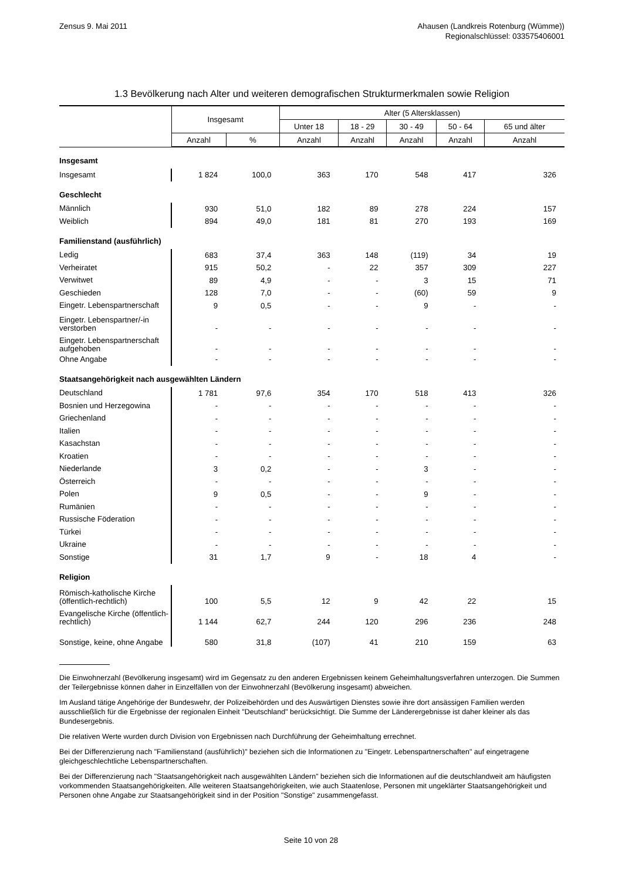Zensus 9. Mai 2011 Ahausen (Landkreis Rotenburg (Wümme))
Regionalschlüssel: 033575406001
1.3 Bevölkerung nach Alter und weiteren demografischen Strukturmerkmalen sowie Religion
| | Insgesamt | | Alter (5 Altersklassen) | | | | |
| --- | --- | --- | --- | --- | --- | --- | --- |
| | | | Unter 18 | 18 - 29 | 30 - 49 | 50 - 64 | 65 und älter |
| | Anzahl | % | Anzahl | Anzahl | Anzahl | Anzahl | Anzahl |
| Insgesamt | | | | | | | |
| Insgesamt | 1 824 | 100,0 | 363 | 170 | 548 | 417 | 326 |
| Geschlecht | | | | | | | |
| Männlich | 930 | 51,0 | 182 | 89 | 278 | 224 | 157 |
| Weiblich | 894 | 49,0 | 181 | 81 | 270 | 193 | 169 |
| Familienstand (ausführlich) | | | | | | | |
| Ledig | 683 | 37,4 | 363 | 148 | (119) | 34 | 19 |
| Verheiratet | 915 | 50,2 | - | 22 | 357 | 309 | 227 |
| Verwitwet | 89 | 4,9 | - | - | 3 | 15 | 71 |
| Geschieden | 128 | 7,0 | - | - | (60) | 59 | 9 |
| Eingetr. Lebenspartnerschaft | 9 | 0,5 | - | - | 9 | - | - |
| Eingetr. Lebenspartner/-in verstorben | - | - | - | - | - | - | - |
| Eingetr. Lebenspartnerschaft aufgehoben | - | - | - | - | - | - | - |
| Ohne Angabe | - | - | - | - | - | - | - |
| Staatsangehörigkeit nach ausgewählten Ländern | | | | | | | |
| Deutschland | 1 781 | 97,6 | 354 | 170 | 518 | 413 | 326 |
| Bosnien und Herzegowina | - | - | - | - | - | - | - |
| Griechenland | - | - | - | - | - | - | - |
| Italien | - | - | - | - | - | - | - |
| Kasachstan | - | - | - | - | - | - | - |
| Kroatien | - | - | - | - | - | - | - |
| Niederlande | 3 | 0,2 | - | - | 3 | - | - |
| Österreich | - | - | - | - | - | - | - |
| Polen | 9 | 0,5 | - | - | 9 | - | - |
| Rumänien | - | - | - | - | - | - | - |
| Russische Föderation | - | - | - | - | - | - | - |
| Türkei | - | - | - | - | - | - | - |
| Ukraine | - | - | - | - | - | - | - |
| Sonstige | 31 | 1,7 | 9 | - | 18 | 4 | - |
| Religion | | | | | | | |
| Römisch-katholische Kirche (öffentlich-rechtlich) | 100 | 5,5 | 12 | 9 | 42 | 22 | 15 |
| Evangelische Kirche (öffentlich-rechtlich) | 1 144 | 62,7 | 244 | 120 | 296 | 236 | 248 |
| Sonstige, keine, ohne Angabe | 580 | 31,8 | (107) | 41 | 210 | 159 | 63 |
Die Einwohnerzahl (Bevölkerung insgesamt) wird im Gegensatz zu den anderen Ergebnissen keinem Geheimhaltungsverfahren unterzogen. Die Summen der Teilergebnisse können daher in Einzelfällen von der Einwohnerzahl (Bevölkerung insgesamt) abweichen.
Im Ausland tätige Angehörige der Bundeswehr, der Polizeibehörden und des Auswärtigen Dienstes sowie ihre dort ansässigen Familien werden ausschließlich für die Ergebnisse der regionalen Einheit "Deutschland" berücksichtigt. Die Summe der Länderergebnisse ist daher kleiner als das Bundesergebnis.
Die relativen Werte wurden durch Division von Ergebnissen nach Durchführung der Geheimhaltung errechnet.
Bei der Differenzierung nach "Familienstand (ausführlich)" beziehen sich die Informationen zu "Eingetr. Lebenspartnerschaften" auf eingetragene gleichgeschlechtliche Lebenspartnerschaften.
Bei der Differenzierung nach "Staatsangehörigkeit nach ausgewählten Ländern" beziehen sich die Informationen auf die deutschlandweit am häufigsten vorkommenden Staatsangehörigkeiten. Alle weiteren Staatsangehörigkeiten, wie auch Staatenlose, Personen mit ungeklärter Staatsangehörigkeit und Personen ohne Angabe zur Staatsangehörigkeit sind in der Position "Sonstige" zusammengefasst.
Seite 10 von 28